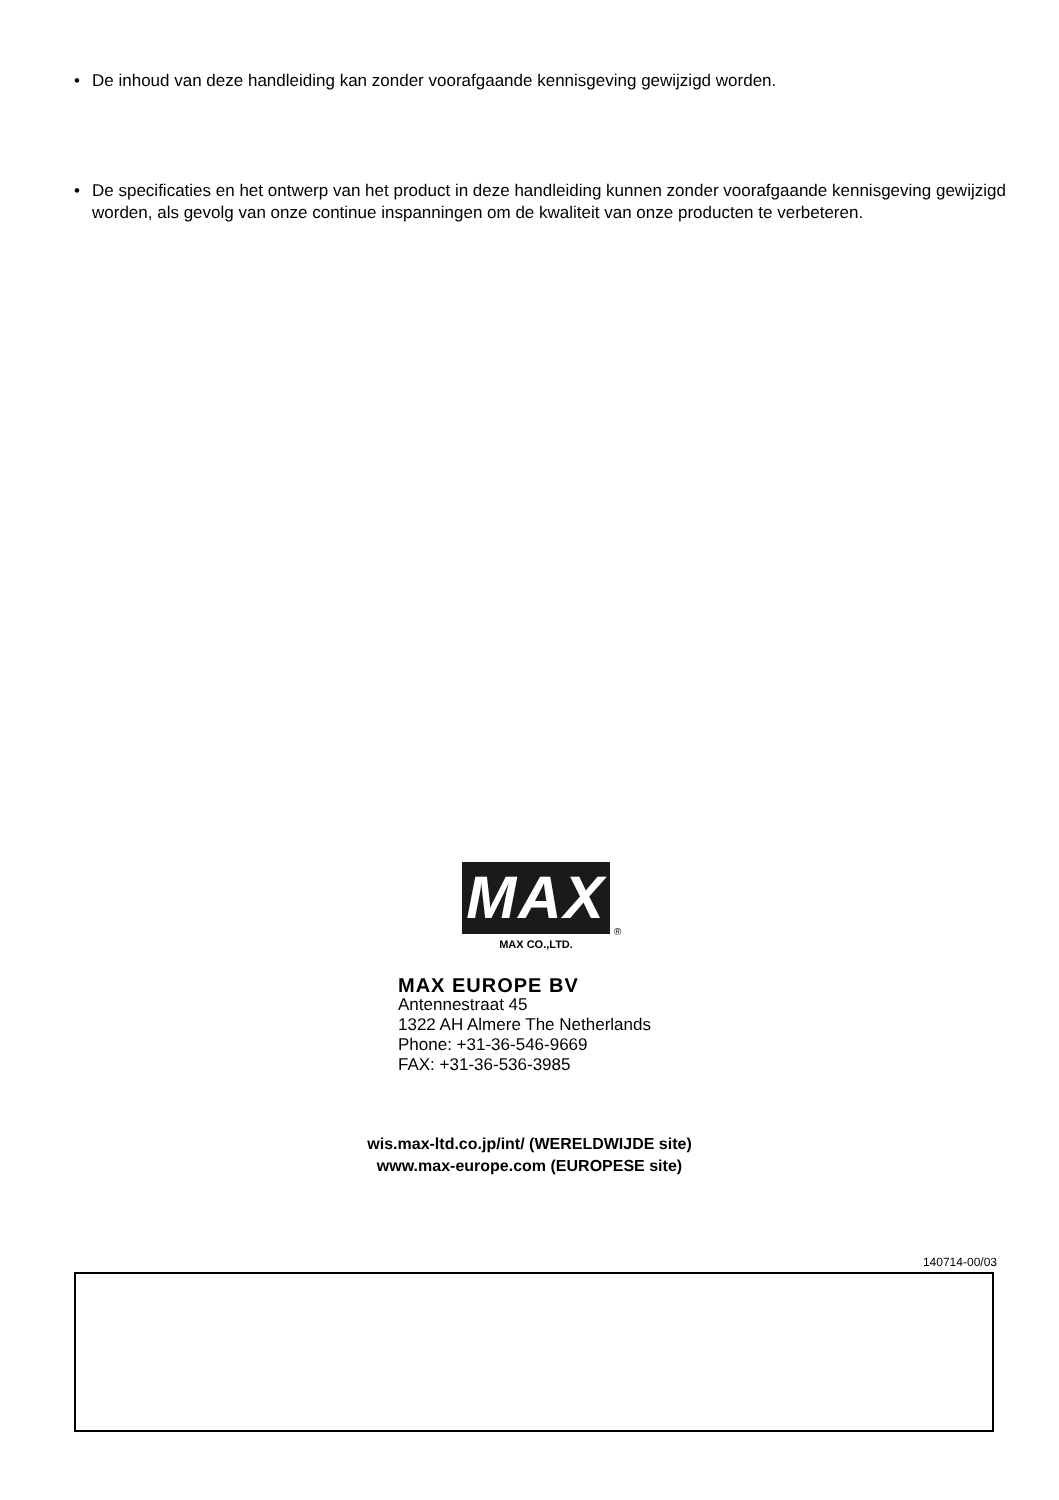• De inhoud van deze handleiding kan zonder voorafgaande kennisgeving gewijzigd worden.
• De specificaties en het ontwerp van het product in deze handleiding kunnen zonder voorafgaande kennisgeving gewijzigd worden, als gevolg van onze continue inspanningen om de kwaliteit van onze producten te verbeteren.
MAX
®
MAX CO.,LTD.
MAX EUROPE BV
Antennestraat 45
1322 AH Almere The Netherlands
Phone: +31-36-546-9669
FAX: +31-36-536-3985
wis.max-ltd.co.jp/int/ (WERELDWIJDE site)
www.max-europe.com (EUROPESE site)
140714-00/03